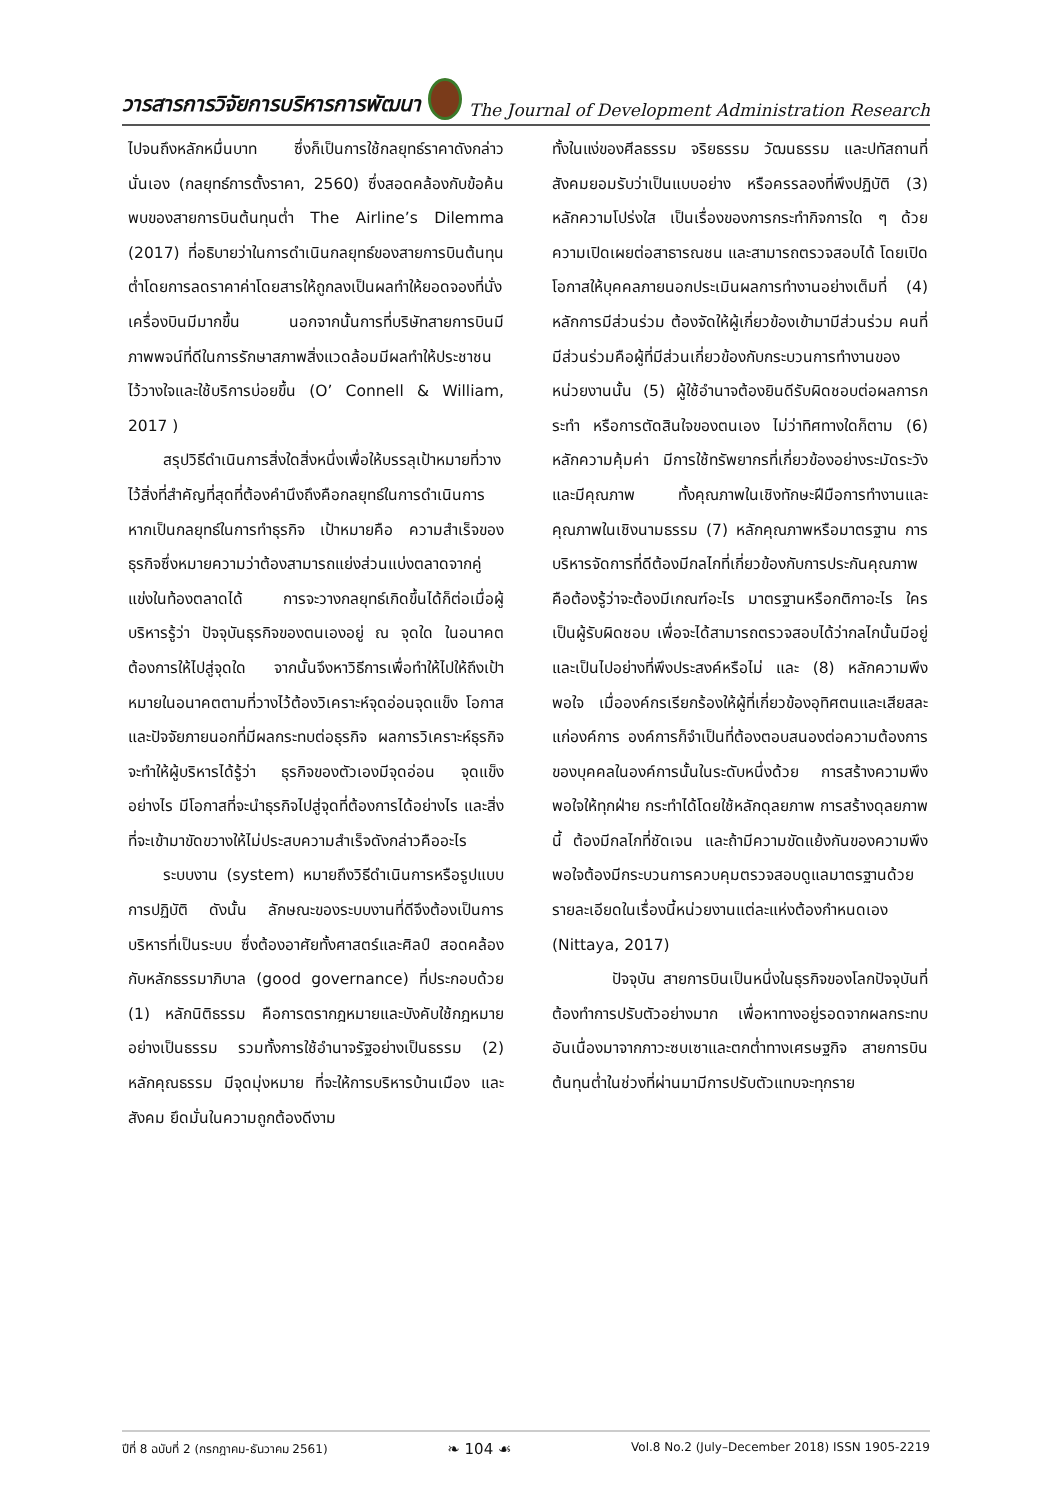วารสารการวิจัยการบริหารการพัฒนา The Journal of Development Administration Research
ไปจนถึงหลักหมื่นบาท ซึ่งก็เป็นการใช้กลยุทธ์ราคาดังกล่าวนั่นเอง (กลยุทธ์การตั้งราคา, 2560) ซึ่งสอดคล้องกับข้อค้นพบของสายการบินต้นทุนต่ำ The Airline’s Dilemma (2017) ที่อธิบายว่าในการดำเนินกลยุทธ์ของสายการบินต้นทุนต่ำโดยการลดราคาค่าโดยสารให้ถูกลงเป็นผลทำให้ยอดจองที่นั่งเครื่องบินมีมากขึ้น นอกจากนั้นการที่บริษัทสายการบินมีภาพพจน์ที่ดีในการรักษาสภาพสิ่งแวดล้อมมีผลทำให้ประชาชนไว้วางใจและใช้บริการบ่อยขึ้น (O’ Connell & William, 2017 )
สรุปวิธีดำเนินการสิ่งใดสิ่งหนึ่งเพื่อให้บรรลุเป้าหมายที่วางไว้สิ่งที่สำคัญที่สุดที่ต้องคำนึงถึงคือกลยุทธ์ในการดำเนินการ หากเป็นกลยุทธ์ในการทำธุรกิจ เป้าหมายคือ ความสำเร็จของธุรกิจซึ่งหมายความว่าต้องสามารถแย่งส่วนแบ่งตลาดจากคู่แข่งในท้องตลาดได้ การจะวางกลยุทธ์เกิดขึ้นได้ก็ต่อเมื่อผู้บริหารรู้ว่า ปัจจุบันธุรกิจของตนเองอยู่ ณ จุดใด ในอนาคตต้องการให้ไปสู่จุดใด จากนั้นจึงหาวิธีการเพื่อทำให้ไปให้ถึงเป้าหมายในอนาคตตามที่วางไว้ต้องวิเคราะห์จุดอ่อนจุดแข็ง โอกาส และปัจจัยภายนอกที่มีผลกระทบต่อธุรกิจ ผลการวิเคราะห์ธุรกิจจะทำให้ผู้บริหารได้รู้ว่า ธุรกิจของตัวเองมีจุดอ่อน จุดแข็งอย่างไร มีโอกาสที่จะนำธุรกิจไปสู่จุดที่ต้องการได้อย่างไร และสิ่งที่จะเข้ามาขัดขวางให้ไม่ประสบความสำเร็จดังกล่าวคืออะไร
ระบบงาน (system) หมายถึงวิธีดำเนินการหรือรูปแบบการปฏิบัติ ดังนั้น ลักษณะของระบบงานที่ดีจึงต้องเป็นการบริหารที่เป็นระบบ ซึ่งต้องอาศัยทั้งศาสตร์และศิลป์ สอดคล้องกับหลักธรรมาภิบาล (good governance) ที่ประกอบด้วย (1) หลักนิติธรรม คือการตรากฎหมายและบังคับใช้กฎหมายอย่างเป็นธรรม รวมทั้งการใช้อำนาจรัฐอย่างเป็นธรรม (2) หลักคุณธรรม มีจุดมุ่งหมาย ที่จะให้การบริหารบ้านเมือง และสังคม ยึดมั่นในความถูกต้องดีงาม
ทั้งในแง่ของศีลธรรม จริยธรรม วัฒนธรรม และปทัสถานที่สังคมยอมรับว่าเป็นแบบอย่าง หรือครรลองที่พึงปฏิบัติ (3) หลักความโปร่งใส เป็นเรื่องของการกระทำกิจการใด ๆ ด้วยความเปิดเผยต่อสาธารณชน และสามารถตรวจสอบได้ โดยเปิดโอกาสให้บุคคลภายนอกประเมินผลการทำงานอย่างเต็มที่ (4) หลักการมีส่วนร่วม ต้องจัดให้ผู้เกี่ยวข้องเข้ามามีส่วนร่วม คนที่มีส่วนร่วมคือผู้ที่มีส่วนเกี่ยวข้องกับกระบวนการทำงานของหน่วยงานนั้น (5) ผู้ใช้อำนาจต้องยินดีรับผิดชอบต่อผลการกระทำ หรือการตัดสินใจของตนเอง ไม่ว่าทิศทางใดก็ตาม (6) หลักความคุ้มค่า มีการใช้ทรัพยากรที่เกี่ยวข้องอย่างระมัดระวังและมีคุณภาพ ทั้งคุณภาพในเชิงทักษะฝีมือการทำงานและคุณภาพในเชิงนามธรรม (7) หลักคุณภาพหรือมาตรฐาน การบริหารจัดการที่ดีต้องมีกลไกที่เกี่ยวข้องกับการประกันคุณภาพ คือต้องรู้ว่าจะต้องมีเกณฑ์อะไร มาตรฐานหรือกติกาอะไร ใครเป็นผู้รับผิดชอบ เพื่อจะได้สามารถตรวจสอบได้ว่ากลไกนั้นมีอยู่ และเป็นไปอย่างที่พึงประสงค์หรือไม่ และ (8) หลักความพึงพอใจ เมื่อองค์กรเรียกร้องให้ผู้ที่เกี่ยวข้องอุทิศตนและเสียสละแก่องค์การ องค์การก็จำเป็นที่ต้องตอบสนองต่อความต้องการของบุคคลในองค์การนั้นในระดับหนึ่งด้วย การสร้างความพึงพอใจให้ทุกฝ่าย กระทำได้โดยใช้หลักดุลยภาพ การสร้างดุลยภาพนี้ ต้องมีกลไกที่ชัดเจน และถ้ามีความขัดแย้งกันของความพึงพอใจต้องมีกระบวนการควบคุมตรวจสอบดูแลมาตรฐานด้วย รายละเอียดในเรื่องนี้หน่วยงานแต่ละแห่งต้องกำหนดเอง (Nittaya, 2017)
ปัจจุบัน สายการบินเป็นหนึ่งในธุรกิจของโลกปัจจุบันที่ต้องทำการปรับตัวอย่างมาก เพื่อหาทางอยู่รอดจากผลกระทบอันเนื่องมาจากภาวะซบเซาและตกต่ำทางเศรษฐกิจ สายการบินต้นทุนต่ำในช่วงที่ผ่านมามีการปรับตัวแทบจะทุกราย
ปีที่ 8 ฉบับที่ 2 (กรกฎาคม-ธันวาคม 2561) ❧ 104 ☙ Vol.8 No.2 (July–December 2018) ISSN 1905-2219